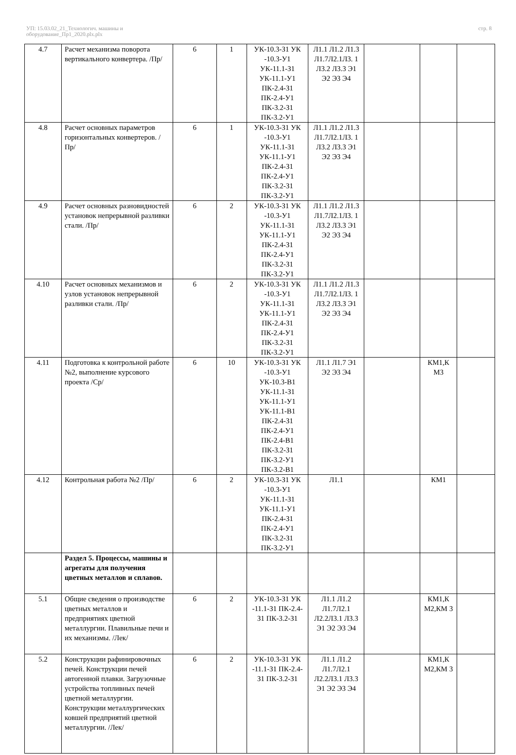УП: 15.03.02_21_Технологич. машины и
оборудование_Пр1_2020.plx.plx
стр. 8
| 4.7 | Расчет механизма поворота вертикального конвертера. /Пр/ | 6 | 1 | УК-10.3-З1 УК -10.3-У1 УК-11.1-З1 УК-11.1-У1 ПК-2.4-З1 ПК-2.4-У1 ПК-3.2-З1 ПК-3.2-У1 | Л1.1 Л1.2 Л1.3 Л1.7Л2.1Л3. 1 Л3.2 Л3.3 Э1 Э2 Э3 Э4 | | | |
| 4.8 | Расчет основных параметров горизонтальных конвертеров. /Пр/ | 6 | 1 | УК-10.3-З1 УК -10.3-У1 УК-11.1-З1 УК-11.1-У1 ПК-2.4-З1 ПК-2.4-У1 ПК-3.2-З1 ПК-3.2-У1 | Л1.1 Л1.2 Л1.3 Л1.7Л2.1Л3. 1 Л3.2 Л3.3 Э1 Э2 Э3 Э4 | | | |
| 4.9 | Расчет основных разновидностей установок непрерывной разливки стали. /Пр/ | 6 | 2 | УК-10.3-З1 УК -10.3-У1 УК-11.1-З1 УК-11.1-У1 ПК-2.4-З1 ПК-2.4-У1 ПК-3.2-З1 ПК-3.2-У1 | Л1.1 Л1.2 Л1.3 Л1.7Л2.1Л3. 1 Л3.2 Л3.3 Э1 Э2 Э3 Э4 | | | |
| 4.10 | Расчет основных механизмов и узлов установок непрерывной разливки стали. /Пр/ | 6 | 2 | УК-10.3-З1 УК -10.3-У1 УК-11.1-З1 УК-11.1-У1 ПК-2.4-З1 ПК-2.4-У1 ПК-3.2-З1 ПК-3.2-У1 | Л1.1 Л1.2 Л1.3 Л1.7Л2.1Л3. 1 Л3.2 Л3.3 Э1 Э2 Э3 Э4 | | | |
| 4.11 | Подготовка к контрольной работе №2, выполнение курсового проекта /Ср/ | 6 | 10 | УК-10.3-З1 УК -10.3-У1 УК-10.3-В1 УК-11.1-З1 УК-11.1-У1 УК-11.1-В1 ПК-2.4-З1 ПК-2.4-У1 ПК-2.4-В1 ПК-3.2-З1 ПК-3.2-У1 ПК-3.2-В1 | Л1.1 Л1.7 Э1 Э2 Э3 Э4 | | КМ1,К М3 | |
| 4.12 | Контрольная работа №2 /Пр/ | 6 | 2 | УК-10.3-З1 УК -10.3-У1 УК-11.1-З1 УК-11.1-У1 ПК-2.4-З1 ПК-2.4-У1 ПК-3.2-З1 ПК-3.2-У1 | Л1.1 | | КМ1 | |
| | Раздел 5. Процессы, машины и агрегаты для получения цветных металлов и сплавов. | | | | | | | |
| 5.1 | Общие сведения о производстве цветных металлов и предприятиях цветной металлургии. Плавильные печи и их механизмы. /Лек/ | 6 | 2 | УК-10.3-З1 УК -11.1-З1 ПК-2.4-З1 ПК-3.2-З1 | Л1.1 Л1.2 Л1.7Л2.1 Л2.2Л3.1 Л3.3 Э1 Э2 Э3 Э4 | | КМ1,К М2,КМ 3 | |
| 5.2 | Конструкции рафинировочных печей. Конструкции печей автогенной плавки. Загрузочные устройства топливных печей цветной металлургии. Конструкции металлургических ковшей предприятий цветной металлургии. /Лек/ | 6 | 2 | УК-10.3-З1 УК -11.1-З1 ПК-2.4-З1 ПК-3.2-З1 | Л1.1 Л1.2 Л1.7Л2.1 Л2.2Л3.1 Л3.3 Э1 Э2 Э3 Э4 | | КМ1,К М2,КМ 3 | |